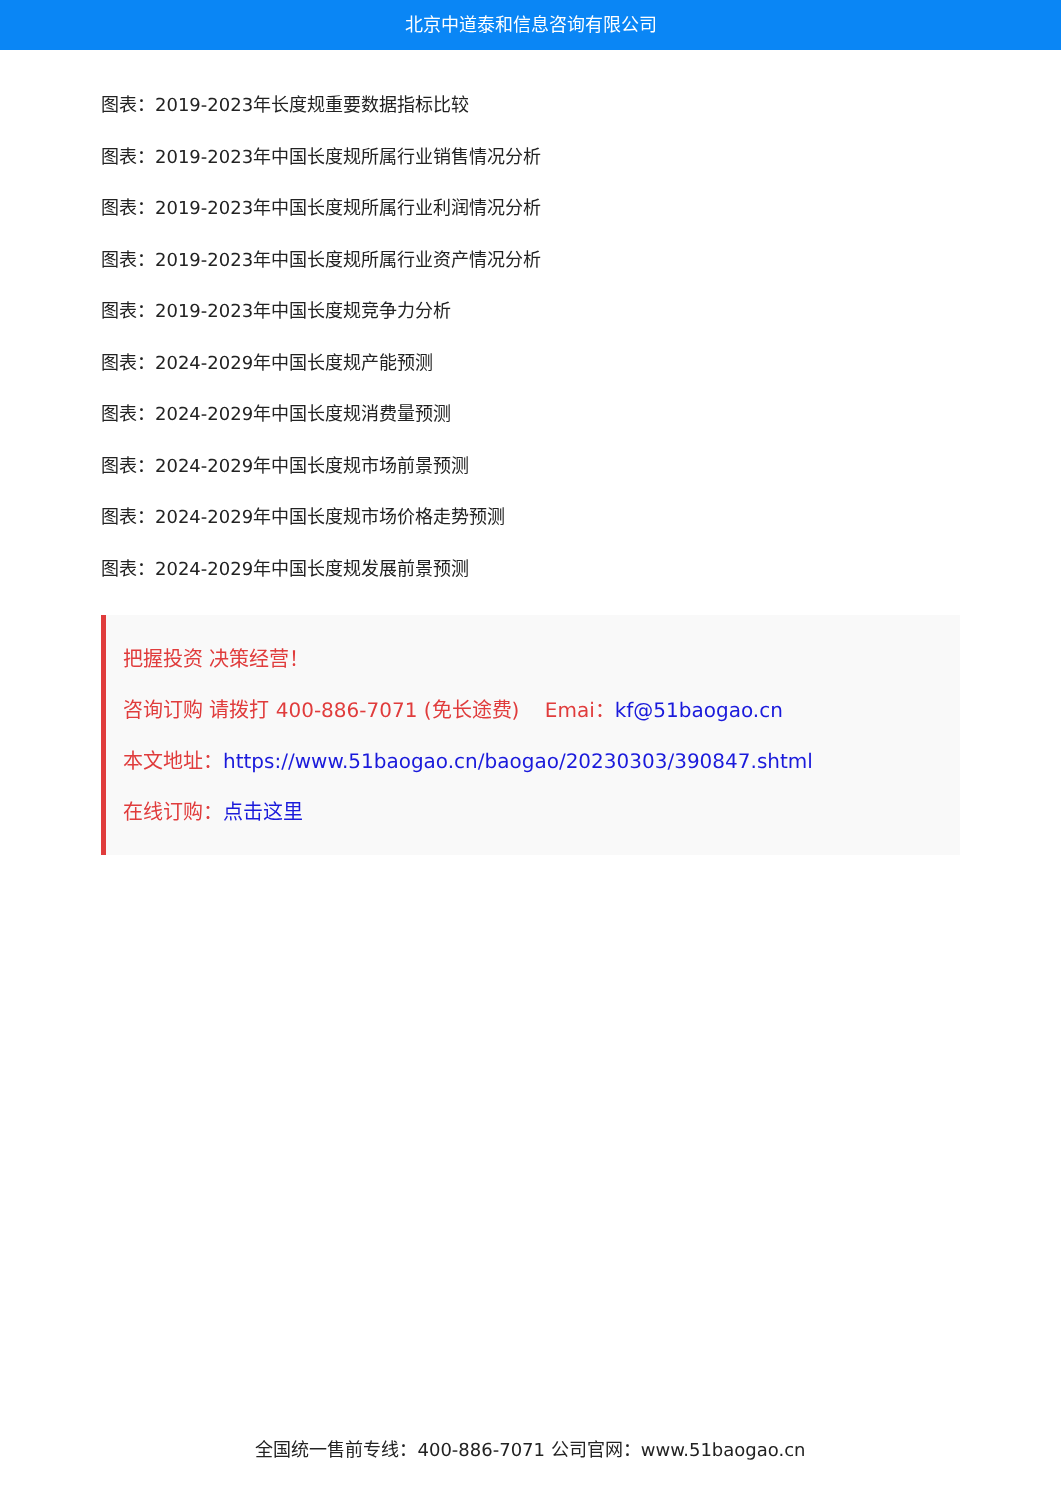北京中道泰和信息咨询有限公司
图表：2019-2023年长度规重要数据指标比较
图表：2019-2023年中国长度规所属行业销售情况分析
图表：2019-2023年中国长度规所属行业利润情况分析
图表：2019-2023年中国长度规所属行业资产情况分析
图表：2019-2023年中国长度规竞争力分析
图表：2024-2029年中国长度规产能预测
图表：2024-2029年中国长度规消费量预测
图表：2024-2029年中国长度规市场前景预测
图表：2024-2029年中国长度规市场价格走势预测
图表：2024-2029年中国长度规发展前景预测
把握投资 决策经营！
咨询订购 请拨打 400-886-7071 (免长途费) Emai：kf@51baogao.cn
本文地址：https://www.51baogao.cn/baogao/20230303/390847.shtml
在线订购：点击这里
全国统一售前专线：400-886-7071 公司官网：www.51baogao.cn